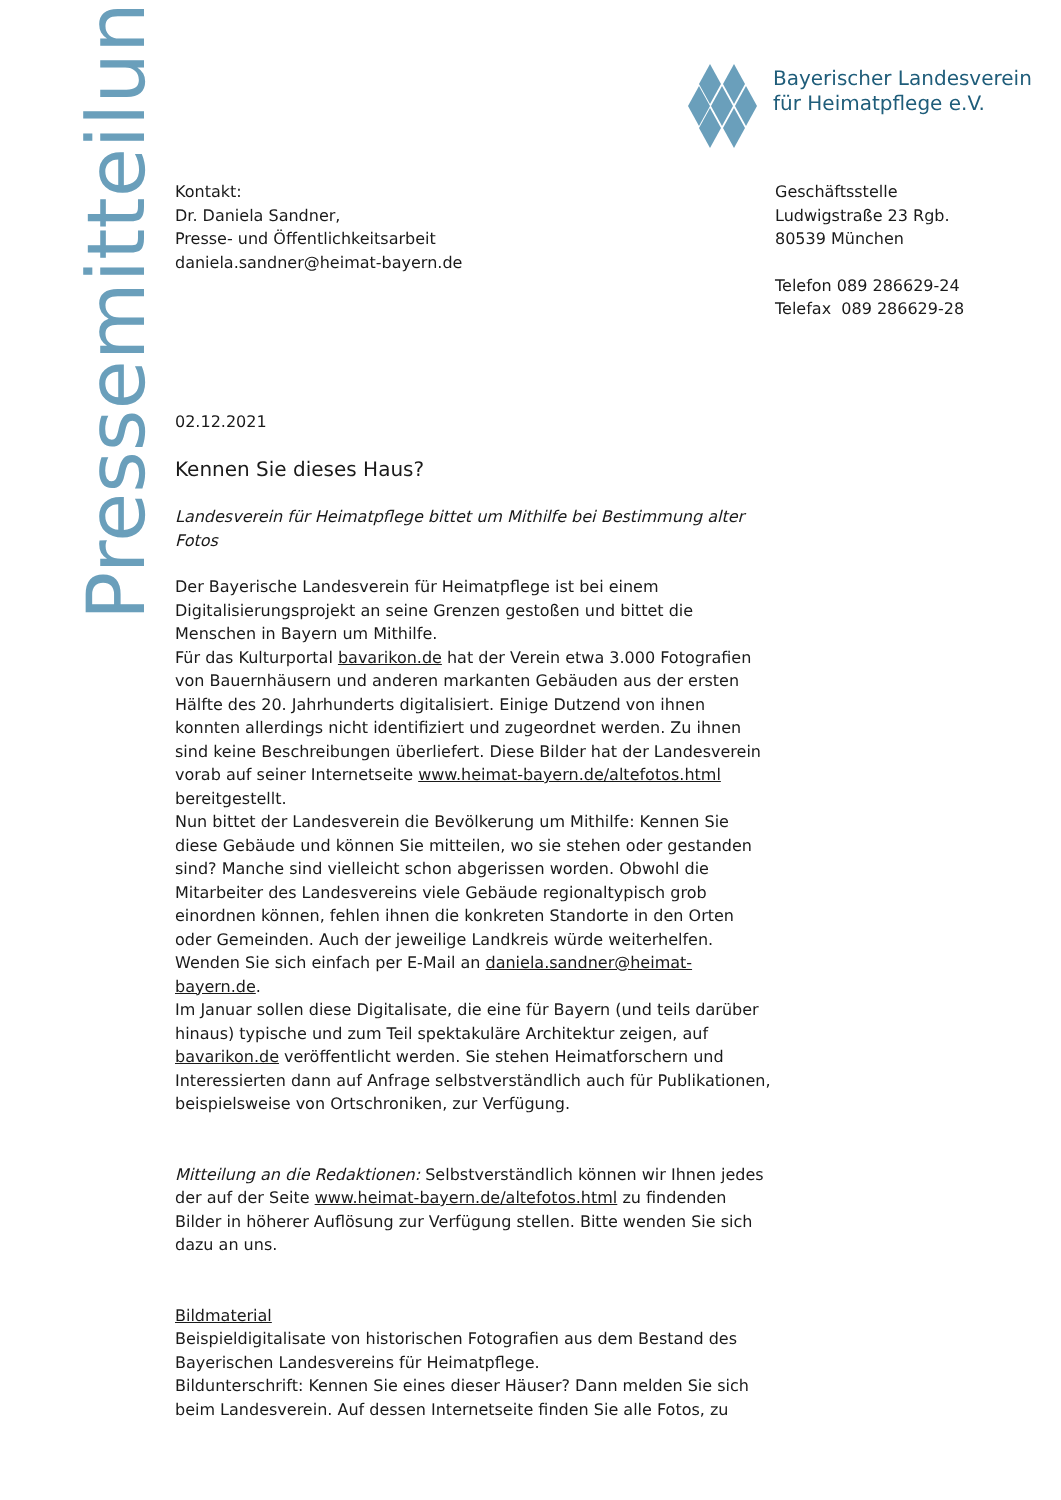Pressemitteilung
Bayerischer Landesverein
für Heimatpflege e.V.
Geschäftsstelle
Ludwigstraße 23 Rgb.
80539 München
Telefon 089 286629-24
Telefax 089 286629-28
Kontakt:
Dr. Daniela Sandner,
Presse- und Öffentlichkeitsarbeit
daniela.sandner@heimat-bayern.de
02.12.2021
Kennen Sie dieses Haus?
Landesverein für Heimatpflege bittet um Mithilfe bei Bestimmung alter Fotos
Der Bayerische Landesverein für Heimatpflege ist bei einem Digitalisierungsprojekt an seine Grenzen gestoßen und bittet die Menschen in Bayern um Mithilfe.
Für das Kulturportal bavarikon.de hat der Verein etwa 3.000 Fotografien von Bauernhäusern und anderen markanten Gebäuden aus der ersten Hälfte des 20. Jahrhunderts digitalisiert. Einige Dutzend von ihnen konnten allerdings nicht identifiziert und zugeordnet werden. Zu ihnen sind keine Beschreibungen überliefert. Diese Bilder hat der Landesverein vorab auf seiner Internetseite www.heimat-bayern.de/altefotos.html bereitgestellt.
Nun bittet der Landesverein die Bevölkerung um Mithilfe: Kennen Sie diese Gebäude und können Sie mitteilen, wo sie stehen oder gestanden sind? Manche sind vielleicht schon abgerissen worden. Obwohl die Mitarbeiter des Landesvereins viele Gebäude regionaltypisch grob einordnen können, fehlen ihnen die konkreten Standorte in den Orten oder Gemeinden. Auch der jeweilige Landkreis würde weiterhelfen. Wenden Sie sich einfach per E-Mail an daniela.sandner@heimat-bayern.de.
Im Januar sollen diese Digitalisate, die eine für Bayern (und teils darüber hinaus) typische und zum Teil spektakuläre Architektur zeigen, auf bavarikon.de veröffentlicht werden. Sie stehen Heimatforschern und Interessierten dann auf Anfrage selbstverständlich auch für Publikationen, beispielsweise von Ortschroniken, zur Verfügung.
Mitteilung an die Redaktionen: Selbstverständlich können wir Ihnen jedes der auf der Seite www.heimat-bayern.de/altefotos.html zu findenden Bilder in höherer Auflösung zur Verfügung stellen. Bitte wenden Sie sich dazu an uns.
Bildmaterial
Beispieldigitalisate von historischen Fotografien aus dem Bestand des Bayerischen Landesvereins für Heimatpflege.
Bildunterschrift: Kennen Sie eines dieser Häuser? Dann melden Sie sich beim Landesverein. Auf dessen Internetseite finden Sie alle Fotos, zu